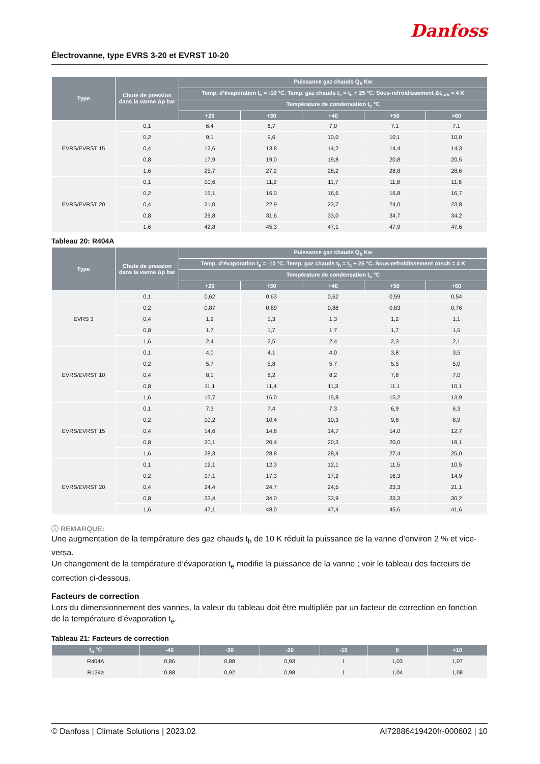Danfoss
Électrovanne, type EVRS 3-20 et EVRST 10-20
| Type | Chute de pression dans la vanne Δp bar | Puissance gaz chauds Q<sub>h</sub> Kw | | | | |
| --- | --- | --- | --- | --- | --- | --- |
| | | Temp. d’évaporation t<sub>e</sub> = -10 °C. Temp. gaz chauds t<sub>s</sub> = t<sub>c</sub> + 25 °C. Sous-refroidissement Δt<sub>sub</sub> = 4 K | | | | |
| | | Température de condensation t<sub>c</sub> °C | | | | |
| | | +20 | +30 | +40 | +50 | =60 |
| EVRS/EVRST 15 | 0,1 | 6.4 | 6,7 | 7,0 | 7.1 | 7.1 |
| | 0,2 | 9,1 | 9,6 | 10,0 | 10,1 | 10,0 |
| | 0,4 | 12,6 | 13,8 | 14,2 | 14,4 | 14,3 |
| | 0,8 | 17,9 | 19,0 | 19,8 | 20,8 | 20,5 |
| | 1,6 | 25,7 | 27,2 | 28,2 | 28,8 | 28,6 |
| EVRS/EVRST 20 | 0,1 | 10,6 | 11,2 | 11,7 | 11,8 | 11,8 |
| | 0,2 | 15,1 | 16,0 | 16,6 | 16,8 | 16,7 |
| | 0,4 | 21,0 | 22,9 | 23,7 | 24,0 | 23,8 |
| | 0,8 | 29,8 | 31,6 | 33,0 | 34,7 | 34,2 |
| | 1,6 | 42,8 | 45,3 | 47,1 | 47,9 | 47,6 |
Tableau 20: R404A
| Type | Chute de pression dans la vanne Δp bar | Puissance gaz chauds Q<sub>h</sub> Kw | | | | |
| --- | --- | --- | --- | --- | --- | --- |
| | | Temp. d’évaporation t<sub>e</sub> = -10 °C. Temp. gaz chauds t<sub>h</sub> = t<sub>c</sub> + 25 °C. Sous-refroidissement Δtsub = 4 K | | | | |
| | | Température de condensation t<sub>c</sub> °C | | | | |
| | | +20 | +30 | +40 | +50 | +60 |
| EVRS 3 | 0,1 | 0,62 | 0,63 | 0,62 | 0,59 | 0,54 |
| | 0,2 | 0,87 | 0,89 | 0,88 | 0,83 | 0,76 |
| | 0,4 | 1,2 | 1,3 | 1,3 | 1,2 | 1,1 |
| | 0,8 | 1,7 | 1,7 | 1,7 | 1,7 | 1,5 |
| | 1,6 | 2,4 | 2,5 | 2,4 | 2,3 | 2,1 |
| EVRS/EVRST 10 | 0,1 | 4,0 | 4.1 | 4,0 | 3,8 | 3,5 |
| | 0,2 | 5.7 | 5,8 | 5.7 | 5.5 | 5,0 |
| | 0,4 | 8,1 | 8,2 | 8,2 | 7,8 | 7,0 |
| | 0,8 | 11,1 | 11,4 | 11,3 | 11,1 | 10,1 |
| | 1,6 | 15,7 | 16,0 | 15,8 | 15,2 | 13,9 |
| EVRS/EVRST 15 | 0,1 | 7.3 | 7.4 | 7.3 | 6,9 | 6.3 |
| | 0,2 | 10,2 | 10,4 | 10,3 | 9,8 | 8,9 |
| | 0,4 | 14,6 | 14,8 | 14,7 | 14,0 | 12,7 |
| | 0,8 | 20,1 | 20,4 | 20,3 | 20,0 | 18,1 |
| | 1,6 | 28,3 | 28,8 | 28,4 | 27,4 | 25,0 |
| EVRS/EVRST 20 | 0,1 | 12,1 | 12,3 | 12,1 | 11,5 | 10,5 |
| | 0,2 | 17,1 | 17,3 | 17,2 | 16,3 | 14,9 |
| | 0,4 | 24,4 | 24,7 | 24,5 | 23,3 | 21,1 |
| | 0,8 | 33,4 | 34,0 | 33,9 | 33,3 | 30,2 |
| | 1,6 | 47,1 | 48,0 | 47,4 | 45,6 | 41,6 |
ⓘ REMARQUE:
Une augmentation de la température des gaz chauds t<sub>h</sub> de 10 K réduit la puissance de la vanne d’environ 2 % et vice-versa.
Un changement de la température d’évaporation t<sub>e</sub> modifie la puissance de la vanne ; voir le tableau des facteurs de correction ci-dessous.
Facteurs de correction
Lors du dimensionnement des vannes, la valeur du tableau doit être multipliée par un facteur de correction en fonction de la température d’évaporation t<sub>e</sub>.
Tableau 21: Facteurs de correction
| t<sub>o</sub> °C | -40 | -30 | -20 | -10 | 0 | +10 |
| --- | --- | --- | --- | --- | --- | --- |
| R404A | 0,86 | 0,88 | 0,93 | 1 | 1,03 | 1,07 |
| R134a | 0,88 | 0,92 | 0,98 | 1 | 1,04 | 1,08 |
© Danfoss | Climate Solutions | 2023.02 AI72886419420fr-000602 | 10